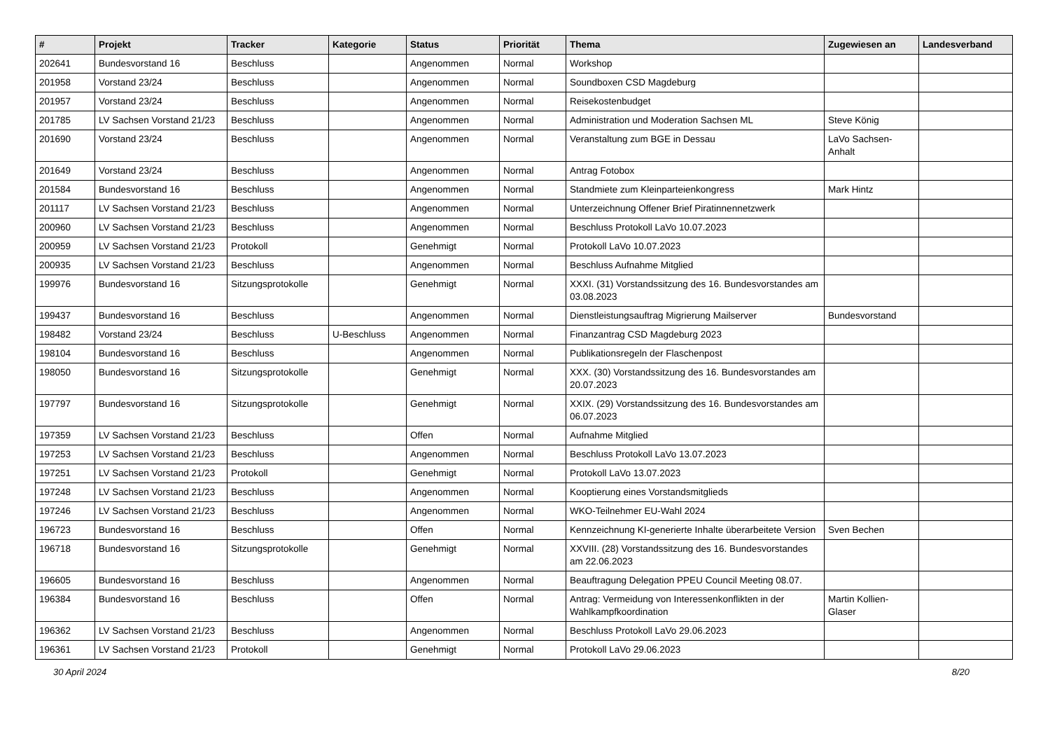| # | Projekt | Tracker | Kategorie | Status | Priorität | Thema | Zugewiesen an | Landesverband |
| --- | --- | --- | --- | --- | --- | --- | --- | --- |
| 202641 | Bundesvorstand 16 | Beschluss | | Angenommen | Normal | Workshop | | |
| 201958 | Vorstand 23/24 | Beschluss | | Angenommen | Normal | Soundboxen CSD Magdeburg | | |
| 201957 | Vorstand 23/24 | Beschluss | | Angenommen | Normal | Reisekostenbudget | | |
| 201785 | LV Sachsen Vorstand 21/23 | Beschluss | | Angenommen | Normal | Administration und Moderation Sachsen ML | Steve König | |
| 201690 | Vorstand 23/24 | Beschluss | | Angenommen | Normal | Veranstaltung zum BGE in Dessau | LaVo Sachsen-Anhalt | |
| 201649 | Vorstand 23/24 | Beschluss | | Angenommen | Normal | Antrag Fotobox | | |
| 201584 | Bundesvorstand 16 | Beschluss | | Angenommen | Normal | Standmiete zum Kleinparteienkongress | Mark Hintz | |
| 201117 | LV Sachsen Vorstand 21/23 | Beschluss | | Angenommen | Normal | Unterzeichnung Offener Brief Piratinnennetzwerk | | |
| 200960 | LV Sachsen Vorstand 21/23 | Beschluss | | Angenommen | Normal | Beschluss Protokoll LaVo 10.07.2023 | | |
| 200959 | LV Sachsen Vorstand 21/23 | Protokoll | | Genehmigt | Normal | Protokoll LaVo 10.07.2023 | | |
| 200935 | LV Sachsen Vorstand 21/23 | Beschluss | | Angenommen | Normal | Beschluss Aufnahme Mitglied | | |
| 199976 | Bundesvorstand 16 | Sitzungsprotokolle | | Genehmigt | Normal | XXXI. (31) Vorstandssitzung des 16. Bundesvorstandes am 03.08.2023 | | |
| 199437 | Bundesvorstand 16 | Beschluss | | Angenommen | Normal | Dienstleistungsauftrag Migrierung Mailserver | Bundesvorstand | |
| 198482 | Vorstand 23/24 | Beschluss | U-Beschluss | Angenommen | Normal | Finanzantrag CSD Magdeburg 2023 | | |
| 198104 | Bundesvorstand 16 | Beschluss | | Angenommen | Normal | Publikationsregeln der Flaschenpost | | |
| 198050 | Bundesvorstand 16 | Sitzungsprotokolle | | Genehmigt | Normal | XXX. (30) Vorstandssitzung des 16. Bundesvorstandes am 20.07.2023 | | |
| 197797 | Bundesvorstand 16 | Sitzungsprotokolle | | Genehmigt | Normal | XXIX. (29) Vorstandssitzung des 16. Bundesvorstandes am 06.07.2023 | | |
| 197359 | LV Sachsen Vorstand 21/23 | Beschluss | | Offen | Normal | Aufnahme Mitglied | | |
| 197253 | LV Sachsen Vorstand 21/23 | Beschluss | | Angenommen | Normal | Beschluss Protokoll LaVo 13.07.2023 | | |
| 197251 | LV Sachsen Vorstand 21/23 | Protokoll | | Genehmigt | Normal | Protokoll LaVo 13.07.2023 | | |
| 197248 | LV Sachsen Vorstand 21/23 | Beschluss | | Angenommen | Normal | Kooptierung eines Vorstandsmitglieds | | |
| 197246 | LV Sachsen Vorstand 21/23 | Beschluss | | Angenommen | Normal | WKO-Teilnehmer EU-Wahl 2024 | | |
| 196723 | Bundesvorstand 16 | Beschluss | | Offen | Normal | Kennzeichnung KI-generierte Inhalte überarbeitete Version | Sven Bechen | |
| 196718 | Bundesvorstand 16 | Sitzungsprotokolle | | Genehmigt | Normal | XXVIII. (28) Vorstandssitzung des 16. Bundesvorstandes am 22.06.2023 | | |
| 196605 | Bundesvorstand 16 | Beschluss | | Angenommen | Normal | Beauftragung Delegation PPEU Council Meeting 08.07. | | |
| 196384 | Bundesvorstand 16 | Beschluss | | Offen | Normal | Antrag: Vermeidung von Interessenkonflikten in der Wahlkampfkoordination | Martin Kollien-Glaser | |
| 196362 | LV Sachsen Vorstand 21/23 | Beschluss | | Angenommen | Normal | Beschluss Protokoll LaVo 29.06.2023 | | |
| 196361 | LV Sachsen Vorstand 21/23 | Protokoll | | Genehmigt | Normal | Protokoll LaVo 29.06.2023 | | |
30 April 2024 8/20